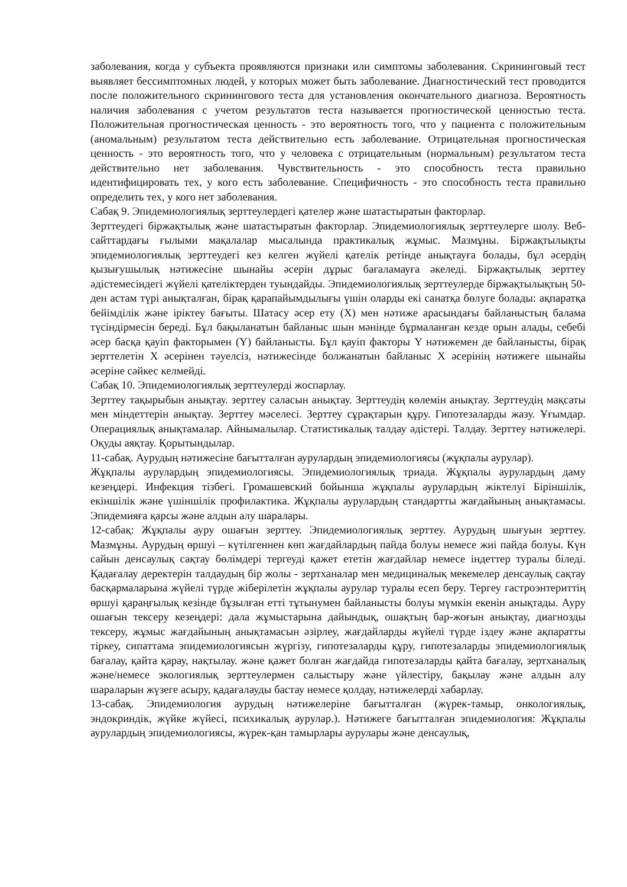заболевания, когда у субъекта проявляются признаки или симптомы заболевания. Скрининговый тест выявляет бессимптомных людей, у которых может быть заболевание. Диагностический тест проводится после положительного скринингового теста для установления окончательного диагноза. Вероятность наличия заболевания с учетом результатов теста называется прогностической ценностью теста. Положительная прогностическая ценность - это вероятность того, что у пациента с положительным (аномальным) результатом теста действительно есть заболевание. Отрицательная прогностическая ценность - это вероятность того, что у человека с отрицательным (нормальным) результатом теста действительно нет заболевания. Чувствительность - это способность теста правильно идентифицировать тех, у кого есть заболевание. Специфичность - это способность теста правильно определить тех, у кого нет заболевания.
Сабақ 9. Эпидемиологиялық зерттеулердегі қателер және шатастыратын факторлар.
Зерттеудегі біржақтылық және шатастыратын факторлар. Эпидемиологиялық зерттеулерге шолу. Веб-сайттардағы ғылыми мақалалар мысалында практикалық жұмыс. Мазмұны. Біржақтылықты эпидемиологиялық зерттеудегі кез келген жүйелі қателік ретінде анықтауға болады, бұл әсердің қызығушылық нәтижесіне шынайы әсерін дұрыс бағаламауға әкеледі. Біржақтылық зерттеу әдістемесіндегі жүйелі қателіктерден туындайды. Эпидемиологиялық зерттеулерде біржақтылықтың 50-ден астам түрі анықталған, бірақ қарапайымдылығы үшін оларды екі санатқа бөлуге болады: ақпаратқа бейімділік және іріктеу бағыты. Шатасу әсер ету (X) мен нәтиже арасындағы байланыстың балама түсіндірмесін береді. Бұл бақыланатын байланыс шын мәнінде бұрмаланған кезде орын алады, себебі әсер басқа қауіп факторымен (Y) байланысты. Бұл қауіп факторы Y нәтижемен де байланысты, бірақ зерттелетін X әсерінен тәуелсіз, нәтижесінде болжанатын байланыс X әсерінің нәтижеге шынайы әсеріне сәйкес келмейді.
Сабақ 10. Эпидемиологиялық зерттеулерді жоспарлау.
Зерттеу тақырыбын анықтау. зерттеу саласын анықтау. Зерттеудің көлемін анықтау. Зерттеудің мақсаты мен міндеттерін анықтау. Зерттеу мәселесі. Зерттеу сұрақтарын құру. Гипотезаларды жазу. Ұғымдар. Операциялық анықтамалар. Айнымалылар. Статистикалық талдау әдістері. Талдау. Зерттеу нәтижелері. Оқуды аяқтау. Қорытындылар.
11-сабақ. Аурудың нәтижесіне бағытталған аурулардың эпидемиологиясы (жұқпалы аурулар).
Жұқпалы аурулардың эпидемиологиясы. Эпидемиологиялық триада. Жұқпалы аурулардың даму кезеңдері. Инфекция тізбегі. Громашевский бойынша жұқпалы аурулардың жіктелуі Біріншілік, екіншілік және үшіншілік профилактика. Жұқпалы аурулардың стандартты жағдайының анықтамасы. Эпидемияға қарсы және алдын алу шаралары.
12-сабақ: Жұқпалы ауру ошағын зерттеу. Эпидемиологиялық зерттеу. Аурудың шығуын зерттеу. Мазмұны. Аурудың өршуі – күтілгеннен көп жағдайлардың пайда болуы немесе жиі пайда болуы. Күн сайын денсаулық сақтау бөлімдері тергеуді қажет ететін жағдайлар немесе індеттер туралы біледі. Қадағалау деректерін талдаудың бір жолы - зертханалар мен медициналық мекемелер денсаулық сақтау басқармаларына жүйелі түрде жіберілетін жұқпалы аурулар туралы есеп беру. Тергеу гастроэнтериттің өршуі қараңғылық кезінде бұзылған етті тұтынумен байланысты болуы мүмкін екенін анықтады. Ауру ошағын тексеру кезеңдері: дала жұмыстарына дайындық, ошақтың бар-жоғын анықтау, диагнозды тексеру, жұмыс жағдайының анықтамасын әзірлеу, жағдайларды жүйелі түрде іздеу және ақпаратты тіркеу, сипаттама эпидемиологиясын жүргізу, гипотезаларды құру, гипотезаларды эпидемиологиялық бағалау, қайта қарау, нақтылау. және қажет болған жағдайда гипотезаларды қайта бағалау, зертханалық және/немесе экологиялық зерттеулермен салыстыру және үйлестіру, бақылау және алдын алу шараларын жүзеге асыру, қадағалауды бастау немесе қолдау, нәтижелерді хабарлау.
13-сабақ. Эпидемиология аурудың нәтижелеріне бағытталған (жүрек-тамыр, онкологиялық, эндокриндік, жүйке жүйесі, психикалық аурулар.). Нәтижеге бағытталған эпидемиология: Жұқпалы аурулардың эпидемиологиясы, жүрек-қан тамырлары аурулары және денсаулық,